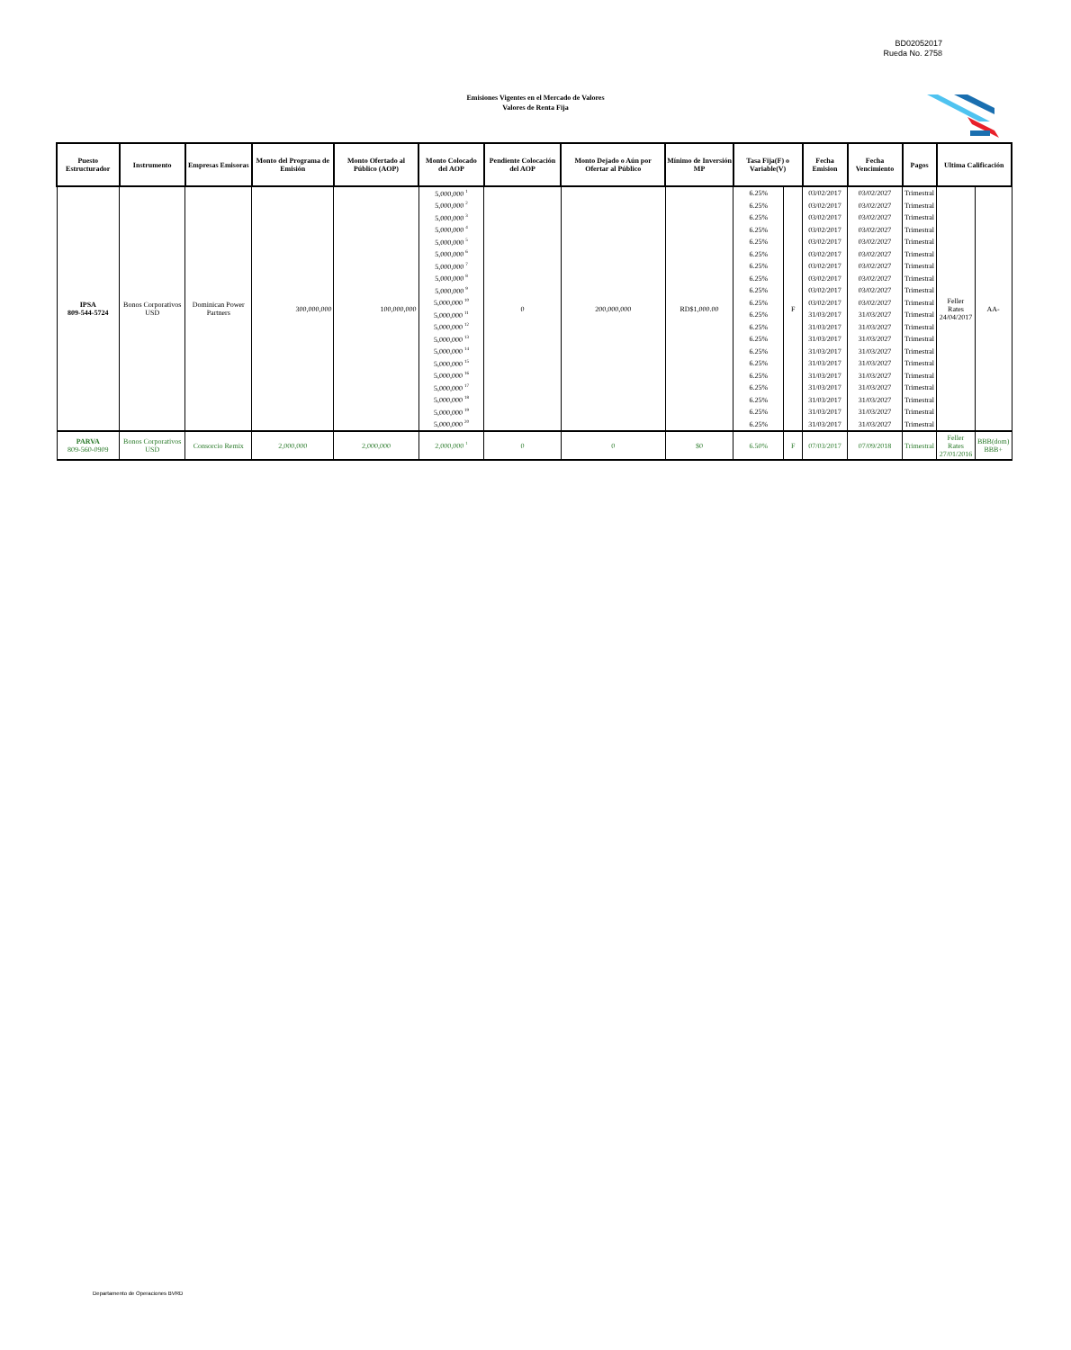BD02052017
Rueda No. 2758
Emisiones Vigentes en el Mercado de Valores
Valores de Renta Fija
| Puesto Estructurador | Instrumento | Empresas Emisoras | Monto del Programa de Emisión | Monto Ofertado al Público (AOP) | Monto Colocado del AOP | Pendiente Colocación del AOP | Monto Dejado o Aún por Ofertar al Público | Mínimo de Inversión MP | Tasa Fija(F) o Variable(V) | | Fecha Emision | Fecha Vencimiento | Pagos | Ultima Calificación | |
| --- | --- | --- | --- | --- | --- | --- | --- | --- | --- | --- | --- | --- | --- | --- | --- |
| IPSA 809-544-5724 | Bonos Corporativos USD | Dominican Power Partners | 300,000,000 | 100,000,000 | 5,000,000 <sup>1</sup> | 0 | 200,000,000 | RD$1,000.00 | 6.25% | F | 03/02/2017 | 03/02/2027 | Trimestral | Feller Rates 24/04/2017 | AA- |
| | | | | | 5,000,000 <sup>2</sup> | | | | 6.25% | | 03/02/2017 | 03/02/2027 | Trimestral | | |
| | | | | | 5,000,000 <sup>3</sup> | | | | 6.25% | | 03/02/2017 | 03/02/2027 | Trimestral | | |
| | | | | | 5,000,000 <sup>4</sup> | | | | 6.25% | | 03/02/2017 | 03/02/2027 | Trimestral | | |
| | | | | | 5,000,000 <sup>5</sup> | | | | 6.25% | | 03/02/2017 | 03/02/2027 | Trimestral | | |
| | | | | | 5,000,000 <sup>6</sup> | | | | 6.25% | | 03/02/2017 | 03/02/2027 | Trimestral | | |
| | | | | | 5,000,000 <sup>7</sup> | | | | 6.25% | | 03/02/2017 | 03/02/2027 | Trimestral | | |
| | | | | | 5,000,000 <sup>8</sup> | | | | 6.25% | | 03/02/2017 | 03/02/2027 | Trimestral | | |
| | | | | | 5,000,000 <sup>9</sup> | | | | 6.25% | | 03/02/2017 | 03/02/2027 | Trimestral | | |
| | | | | | 5,000,000 <sup>10</sup> | | | | 6.25% | | 03/02/2017 | 03/02/2027 | Trimestral | | |
| | | | | | 5,000,000 <sup>11</sup> | | | | 6.25% | | 31/03/2017 | 31/03/2027 | Trimestral | | |
| | | | | | 5,000,000 <sup>12</sup> | | | | 6.25% | | 31/03/2017 | 31/03/2027 | Trimestral | | |
| | | | | | 5,000,000 <sup>13</sup> | | | | 6.25% | | 31/03/2017 | 31/03/2027 | Trimestral | | |
| | | | | | 5,000,000 <sup>14</sup> | | | | 6.25% | | 31/03/2017 | 31/03/2027 | Trimestral | | |
| | | | | | 5,000,000 <sup>15</sup> | | | | 6.25% | | 31/03/2017 | 31/03/2027 | Trimestral | | |
| | | | | | 5,000,000 <sup>16</sup> | | | | 6.25% | | 31/03/2017 | 31/03/2027 | Trimestral | | |
| | | | | | 5,000,000 <sup>17</sup> | | | | 6.25% | | 31/03/2017 | 31/03/2027 | Trimestral | | |
| | | | | | 5,000,000 <sup>18</sup> | | | | 6.25% | | 31/03/2017 | 31/03/2027 | Trimestral | | |
| | | | | | 5,000,000 <sup>19</sup> | | | | 6.25% | | 31/03/2017 | 31/03/2027 | Trimestral | | |
| | | | | | 5,000,000 <sup>20</sup> | | | | 6.25% | | 31/03/2017 | 31/03/2027 | Trimestral | | |
| PARVA 809-560-0909 | Bonos Corporativos USD | Consorcio Remix | 2,000,000 | 2,000,000 | 2,000,000 <sup>1</sup> | 0 | 0 | $0 | 6.50% | F | 07/03/2017 | 07/09/2018 | Trimestral | Feller Rates 27/01/2016 | BBB(dom) BBB+ |
Departamento de Operaciones BVRD